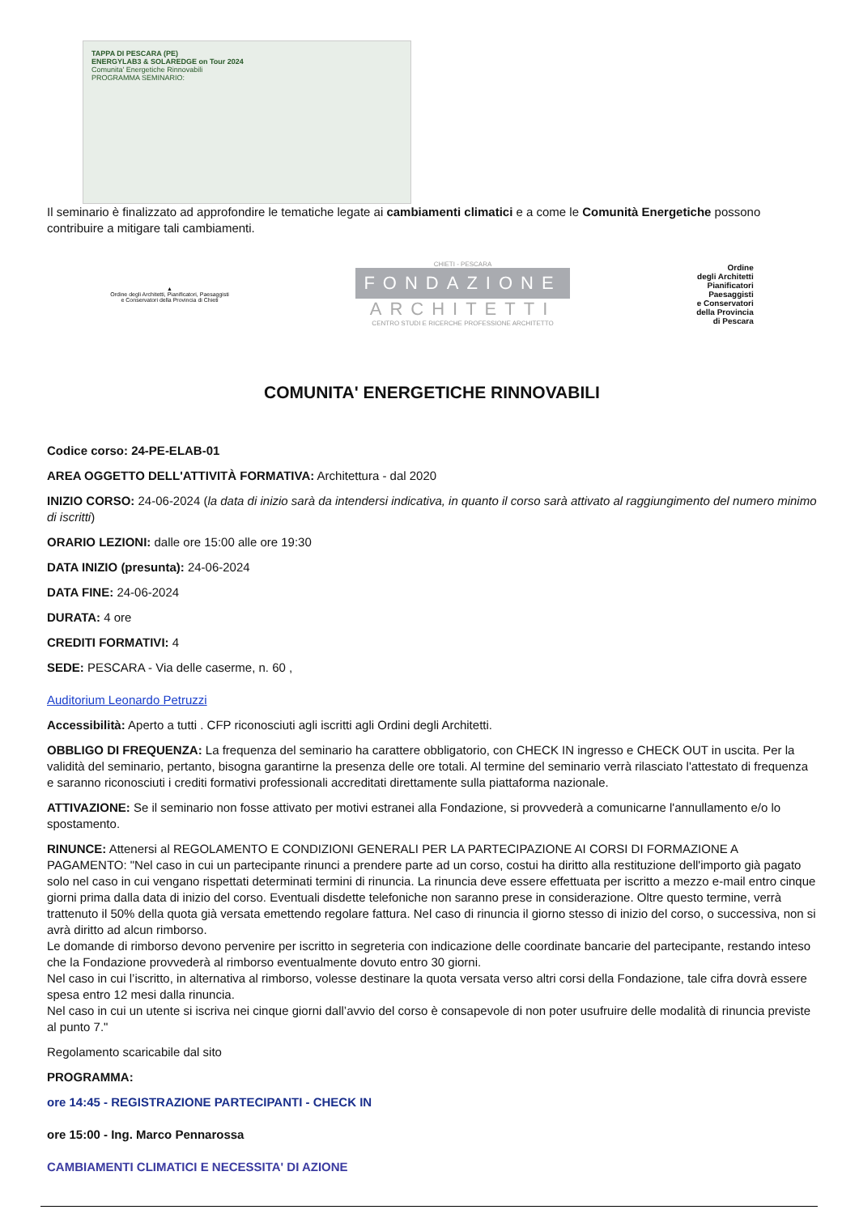TAPPA DI PESCARA (PE)
ENERGYLAB3 & SOLAREDGE on Tour 2024
Comunita' Energetiche Rinnovabili
PROGRAMMA SEMINARIO:
Il seminario è finalizzato ad approfondire le tematiche legate ai cambiamenti climatici e a come le Comunità Energetiche possono contribuire a mitigare tali cambiamenti.
▲
Ordine degli Architetti, Pianificatori, Paesaggisti
e Conservatori della Provincia di Chieti
CHIETI - PESCARA
FONDAZIONE
ARCHITETTI
CENTRO STUDI E RICERCHE PROFESSIONE ARCHITETTO
Ordine
degli Architetti
Pianificatori
Paesaggisti
e Conservatori
della Provincia
di Pescara
COMUNITA' ENERGETICHE RINNOVABILI
Codice corso: 24-PE-ELAB-01
AREA OGGETTO DELL'ATTIVITÀ FORMATIVA: Architettura - dal 2020
INIZIO CORSO: 24-06-2024 (la data di inizio sarà da intendersi indicativa, in quanto il corso sarà attivato al raggiungimento del numero minimo di iscritti)
ORARIO LEZIONI: dalle ore 15:00 alle ore 19:30
DATA INIZIO (presunta): 24-06-2024
DATA FINE: 24-06-2024
DURATA: 4 ore
CREDITI FORMATIVI: 4
SEDE: PESCARA - Via delle caserme, n. 60 ,
Auditorium Leonardo Petruzzi
Accessibilità: Aperto a tutti . CFP riconosciuti agli iscritti agli Ordini degli Architetti.
OBBLIGO DI FREQUENZA: La frequenza del seminario ha carattere obbligatorio, con CHECK IN ingresso e CHECK OUT in uscita. Per la validità del seminario, pertanto, bisogna garantirne la presenza delle ore totali. Al termine del seminario verrà rilasciato l'attestato di frequenza e saranno riconosciuti i crediti formativi professionali accreditati direttamente sulla piattaforma nazionale.
ATTIVAZIONE: Se il seminario non fosse attivato per motivi estranei alla Fondazione, si provvederà a comunicarne l'annullamento e/o lo spostamento.
RINUNCE: Attenersi al REGOLAMENTO E CONDIZIONI GENERALI PER LA PARTECIPAZIONE AI CORSI DI FORMAZIONE A PAGAMENTO: "Nel caso in cui un partecipante rinunci a prendere parte ad un corso, costui ha diritto alla restituzione dell'importo già pagato solo nel caso in cui vengano rispettati determinati termini di rinuncia. La rinuncia deve essere effettuata per iscritto a mezzo e-mail entro cinque giorni prima dalla data di inizio del corso. Eventuali disdette telefoniche non saranno prese in considerazione. Oltre questo termine, verrà trattenuto il 50% della quota già versata emettendo regolare fattura. Nel caso di rinuncia il giorno stesso di inizio del corso, o successiva, non si avrà diritto ad alcun rimborso.
Le domande di rimborso devono pervenire per iscritto in segreteria con indicazione delle coordinate bancarie del partecipante, restando inteso che la Fondazione provvederà al rimborso eventualmente dovuto entro 30 giorni.
Nel caso in cui l’iscritto, in alternativa al rimborso, volesse destinare la quota versata verso altri corsi della Fondazione, tale cifra dovrà essere spesa entro 12 mesi dalla rinuncia.
Nel caso in cui un utente si iscriva nei cinque giorni dall’avvio del corso è consapevole di non poter usufruire delle modalità di rinuncia previste al punto 7."
Regolamento scaricabile dal sito
PROGRAMMA:
ore 14:45 - REGISTRAZIONE PARTECIPANTI - CHECK IN
ore 15:00 - Ing. Marco Pennarossa
CAMBIAMENTI CLIMATICI E NECESSITA' DI AZIONE